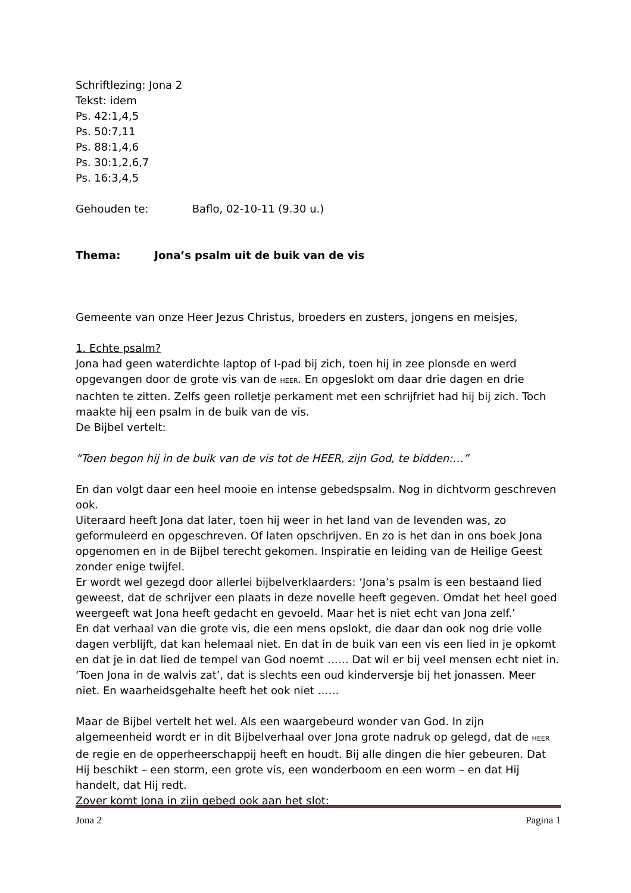Schriftlezing: Jona 2
Tekst: idem
Ps. 42:1,4,5
Ps. 50:7,11
Ps. 88:1,4,6
Ps. 30:1,2,6,7
Ps. 16:3,4,5
Gehouden te: Baflo, 02-10-11 (9.30 u.)
Thema: Jona’s psalm uit de buik van de vis
Gemeente van onze Heer Jezus Christus, broeders en zusters, jongens en meisjes,
1. Echte psalm?
Jona had geen waterdichte laptop of I-pad bij zich, toen hij in zee plonsde en werd opgevangen door de grote vis van de HEER. En opgeslokt om daar drie dagen en drie nachten te zitten. Zelfs geen rolletje perkament met een schrijfriet had hij bij zich. Toch maakte hij een psalm in de buik van de vis.
De Bijbel vertelt:
“Toen begon hij in de buik van de vis tot de HEER, zijn God, te bidden:…”
En dan volgt daar een heel mooie en intense gebedspsalm. Nog in dichtvorm geschreven ook.
Uiteraard heeft Jona dat later, toen hij weer in het land van de levenden was, zo geformuleerd en opgeschreven. Of laten opschrijven. En zo is het dan in ons boek Jona opgenomen en in de Bijbel terecht gekomen. Inspiratie en leiding van de Heilige Geest zonder enige twijfel.
Er wordt wel gezegd door allerlei bijbelverklaarders: ‘Jona’s psalm is een bestaand lied geweest, dat de schrijver een plaats in deze novelle heeft gegeven. Omdat het heel goed weergeeft wat Jona heeft gedacht en gevoeld. Maar het is niet echt van Jona zelf.’
En dat verhaal van die grote vis, die een mens opslokt, die daar dan ook nog drie volle dagen verblijft, dat kan helemaal niet. En dat in de buik van een vis een lied in je opkomt en dat je in dat lied de tempel van God noemt …… Dat wil er bij veel mensen echt niet in.
‘Toen Jona in de walvis zat’, dat is slechts een oud kinderversje bij het jonassen. Meer niet. En waarheidsgehalte heeft het ook niet ……
Maar de Bijbel vertelt het wel. Als een waargebeurd wonder van God. In zijn algemeenheid wordt er in dit Bijbelverhaal over Jona grote nadruk op gelegd, dat de HEER de regie en de opperheerschappij heeft en houdt. Bij alle dingen die hier gebeuren. Dat Hij beschikt – een storm, een grote vis, een wonderboom en een worm – en dat Hij handelt, dat Hij redt.
Zover komt Jona in zijn gebed ook aan het slot:
Jona 2 Pagina 1